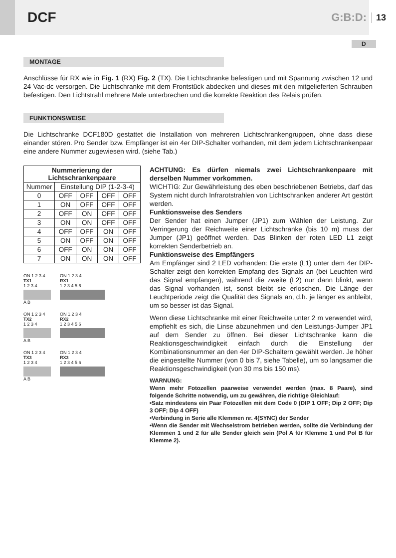DCF
G:B:D:
13
D
MONTAGE
Anschlüsse für RX wie in Fig. 1 (RX) Fig. 2 (TX). Die Lichtschranke befestigen und mit Spannung zwischen 12 und 24 Vac-dc versorgen. Die Lichtschranke mit dem Frontstück abdecken und dieses mit den mitgelieferten Schrauben befestigen. Den Lichtstrahl mehrere Male unterbrechen und die korrekte Reaktion des Relais prüfen.
FUNKTIONSWEISE
Die Lichtschranke DCF180D gestattet die Installation von mehreren Lichtschrankengruppen, ohne dass diese einander stören. Pro Sender bzw. Empfänger ist ein 4er DIP-Schalter vorhanden, mit dem jedem Lichtschrankenpaar eine andere Nummer zugewiesen wird. (siehe Tab.)
| Nummerierung der Lichtschrankenpaare | | | | |
| --- | --- | --- | --- | --- |
| Nummer | Einstellung DIP (1-2-3-4) | | | |
| 0 | OFF | OFF | OFF | OFF |
| 1 | ON | OFF | OFF | OFF |
| 2 | OFF | ON | OFF | OFF |
| 3 | ON | ON | OFF | OFF |
| 4 | OFF | OFF | ON | OFF |
| 5 | ON | OFF | ON | OFF |
| 6 | OFF | ON | ON | OFF |
| 7 | ON | ON | ON | OFF |
ON 1 2 3 4
TX1
1 2 3 4
A B
ON 1 2 3 4
RX1
1 2 3 4 5 6
ON 1 2 3 4
TX2
1 2 3 4
A B
ON 1 2 3 4
RX2
1 2 3 4 5 6
ON 1 2 3 4
TX3
1 2 3 4
A B
ON 1 2 3 4
RX3
1 2 3 4 5 6
ACHTUNG: Es dürfen niemals zwei Lichtschrankenpaare mit derselben Nummer vorkommen.
WICHTIG: Zur Gewährleistung des eben beschriebenen Betriebs, darf das System nicht durch Infrarotstrahlen von Lichtschranken anderer Art gestört werden.
Funktionsweise des Senders
Der Sender hat einen Jumper (JP1) zum Wählen der Leistung. Zur Verringerung der Reichweite einer Lichtschranke (bis 10 m) muss der Jumper (JP1) geöffnet werden. Das Blinken der roten LED L1 zeigt korrekten Senderbetrieb an.
Funktionsweise des Empfängers
Am Empfänger sind 2 LED vorhanden: Die erste (L1) unter dem 4er DIP-Schalter zeigt den korrekten Empfang des Signals an (bei Leuchten wird das Signal empfangen), während die zweite (L2) nur dann blinkt, wenn das Signal vorhanden ist, sonst bleibt sie erloschen. Die Länge der Leuchtperiode zeigt die Qualität des Signals an, d.h. je länger es anbleibt, um so besser ist das Signal.
Wenn diese Lichtschranke mit einer Reichweite unter 2 m verwendet wird, empfiehlt es sich, die Linse abzunehmen und den Leistungs-Jumper JP1 auf dem Sender zu öffnen. Bei dieser Lichtschranke kann die Reaktionsgeschwindigkeit einfach durch die Einstellung der Kombinationsnummer an den 4er DIP-Schaltern gewählt werden. Je höher die eingestellte Nummer (von 0 bis 7, siehe Tabelle), um so langsamer die Reaktionsgeschwindigkeit (von 30 ms bis 150 ms).
WARNUNG:
Wenn mehr Fotozellen paarweise verwendet werden (max. 8 Paare), sind folgende Schritte notwendig, um zu gewähren, die richtige Gleichlauf:
•Satz mindestens ein Paar Fotozellen mit dem Code 0 (DIP 1 OFF; Dip 2 OFF; Dip 3 OFF; Dip 4 OFF)
•Verbindung in Serie alle Klemmen nr. 4(SYNC) der Sender
•Wenn die Sender mit Wechselstrom betrieben werden, sollte die Verbindung der Klemmen 1 und 2 für alle Sender gleich sein (Pol A für Klemme 1 und Pol B für Klemme 2).